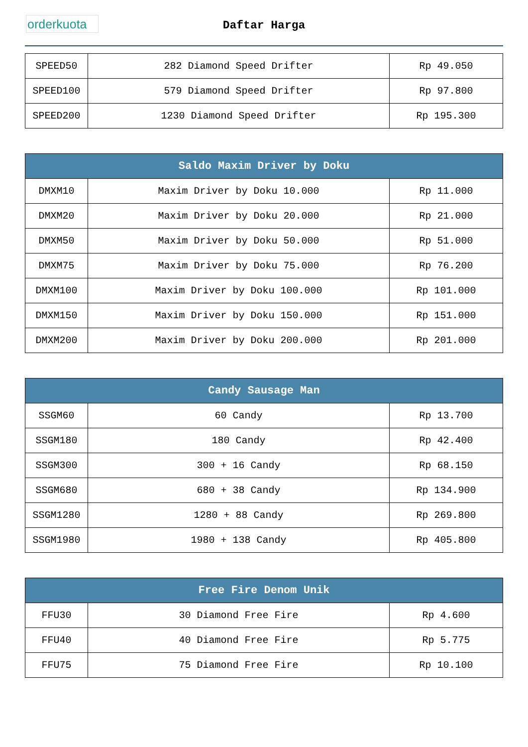orderkuota
Daftar Harga
| SPEED50 | 282 Diamond Speed Drifter | Rp 49.050 |
| SPEED100 | 579 Diamond Speed Drifter | Rp 97.800 |
| SPEED200 | 1230 Diamond Speed Drifter | Rp 195.300 |
| Saldo Maxim Driver by Doku | | |
| --- | --- | --- |
| DMXM10 | Maxim Driver by Doku 10.000 | Rp 11.000 |
| DMXM20 | Maxim Driver by Doku 20.000 | Rp 21.000 |
| DMXM50 | Maxim Driver by Doku 50.000 | Rp 51.000 |
| DMXM75 | Maxim Driver by Doku 75.000 | Rp 76.200 |
| DMXM100 | Maxim Driver by Doku 100.000 | Rp 101.000 |
| DMXM150 | Maxim Driver by Doku 150.000 | Rp 151.000 |
| DMXM200 | Maxim Driver by Doku 200.000 | Rp 201.000 |
| Candy Sausage Man | | |
| --- | --- | --- |
| SSGM60 | 60 Candy | Rp 13.700 |
| SSGM180 | 180 Candy | Rp 42.400 |
| SSGM300 | 300 + 16 Candy | Rp 68.150 |
| SSGM680 | 680 + 38 Candy | Rp 134.900 |
| SSGM1280 | 1280 + 88 Candy | Rp 269.800 |
| SSGM1980 | 1980 + 138 Candy | Rp 405.800 |
| Free Fire Denom Unik | | |
| --- | --- | --- |
| FFU30 | 30 Diamond Free Fire | Rp 4.600 |
| FFU40 | 40 Diamond Free Fire | Rp 5.775 |
| FFU75 | 75 Diamond Free Fire | Rp 10.100 |